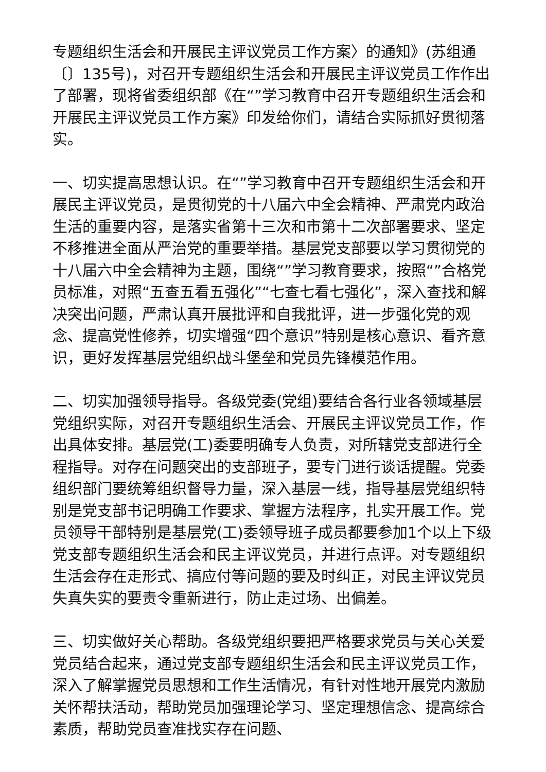专题组织生活会和开展民主评议党员工作方案〉的通知》(苏组通〔〕135号)，对召开专题组织生活会和开展民主评议党员工作作出了部署，现将省委组织部《在“”学习教育中召开专题组织生活会和开展民主评议党员工作方案》印发给你们，请结合实际抓好贯彻落实。
一、切实提高思想认识。在“”学习教育中召开专题组织生活会和开展民主评议党员，是贯彻党的十八届六中全会精神、严肃党内政治生活的重要内容，是落实省第十三次和市第十二次部署要求、坚定不移推进全面从严治党的重要举措。基层党支部要以学习贯彻党的十八届六中全会精神为主题，围绕“”学习教育要求，按照“”合格党员标准，对照“五查五看五强化”“七查七看七强化”，深入查找和解决突出问题，严肃认真开展批评和自我批评，进一步强化党的观念、提高党性修养，切实增强“四个意识”特别是核心意识、看齐意识，更好发挥基层党组织战斗堡垒和党员先锋模范作用。
二、切实加强领导指导。各级党委(党组)要结合各行业各领域基层党组织实际，对召开专题组织生活会、开展民主评议党员工作，作出具体安排。基层党(工)委要明确专人负责，对所辖党支部进行全程指导。对存在问题突出的支部班子，要专门进行谈话提醒。党委组织部门要统筹组织督导力量，深入基层一线，指导基层党组织特别是党支部书记明确工作要求、掌握方法程序，扎实开展工作。党员领导干部特别是基层党(工)委领导班子成员都要参加1个以上下级党支部专题组织生活会和民主评议党员，并进行点评。对专题组织生活会存在走形式、搞应付等问题的要及时纠正，对民主评议党员失真失实的要责令重新进行，防止走过场、出偏差。
三、切实做好关心帮助。各级党组织要把严格要求党员与关心关爱党员结合起来，通过党支部专题组织生活会和民主评议党员工作，深入了解掌握党员思想和工作生活情况，有针对性地开展党内激励关怀帮扶活动，帮助党员加强理论学习、坚定理想信念、提高综合素质，帮助党员查准找实存在问题、